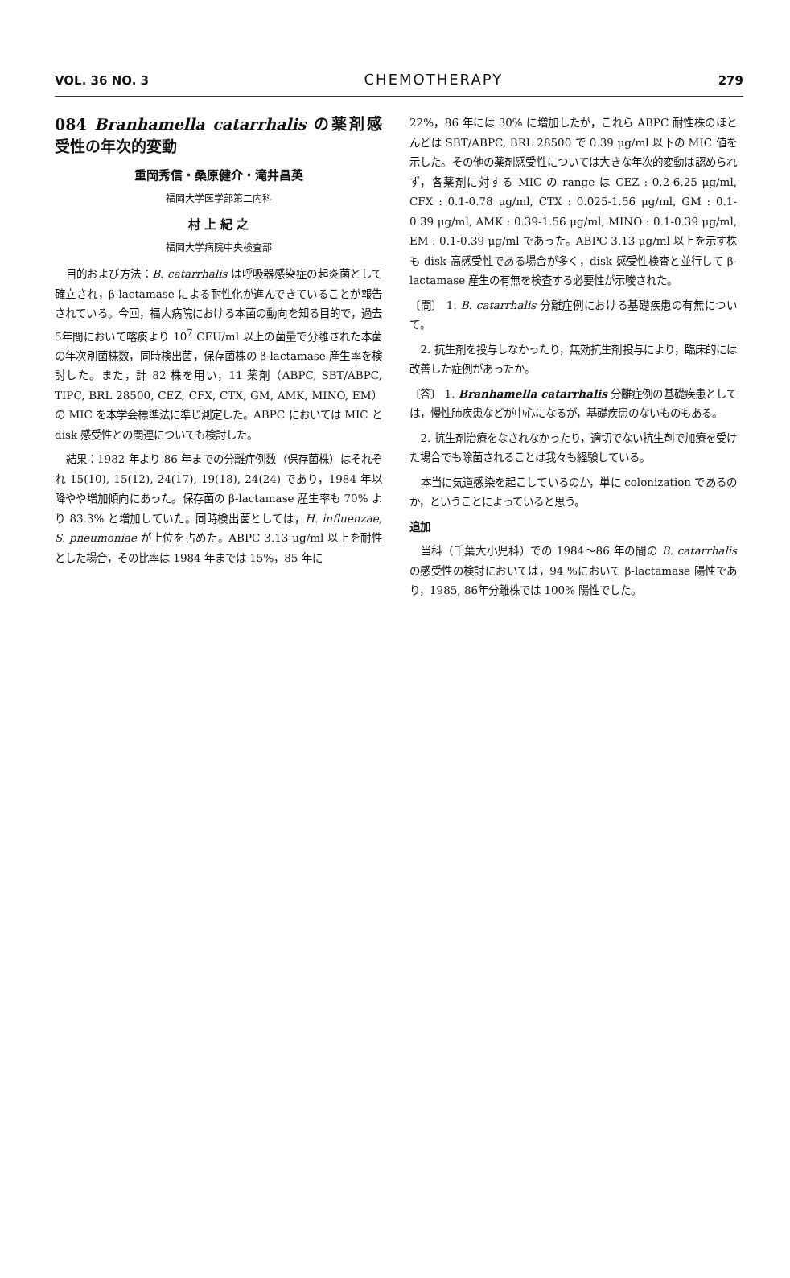VOL. 36 NO. 3 CHEMOTHERAPY 279
084 Branhamella catarrhalis の薬剤感受性の年次的変動
重岡秀信・桑原健介・滝井昌英
福岡大学医学部第二内科
村 上 紀 之
福岡大学病院中央検査部
目的および方法：B. catarrhalis は呼吸器感染症の起炎菌として確立され，β-lactamase による耐性化が進んできていることが報告されている。今回，福大病院における本菌の動向を知る目的で，過去5年間において喀痰より 10<sup>7</sup> CFU/ml 以上の菌量で分離された本菌の年次別菌株数，同時検出菌，保存菌株の β-lactamase 産生率を検討した。また，計 82 株を用い，11 薬剤（ABPC, SBT/ABPC, TIPC, BRL 28500, CEZ, CFX, CTX, GM, AMK, MINO, EM）の MIC を本学会標準法に準じ測定した。ABPC においては MIC と disk 感受性との関連についても検討した。
結果：1982 年より 86 年までの分離症例数（保存菌株）はそれぞれ 15(10), 15(12), 24(17), 19(18), 24(24) であり，1984 年以降やや増加傾向にあった。保存菌の β-lactamase 産生率も 70% より 83.3% と増加していた。同時検出菌としては，H. influenzae, S. pneumoniae が上位を占めた。ABPC 3.13 μg/ml 以上を耐性とした場合，その比率は 1984 年までは 15%，85 年に
22%，86 年には 30% に増加したが，これら ABPC 耐性株のほとんどは SBT/ABPC, BRL 28500 で 0.39 μg/ml 以下の MIC 値を示した。その他の薬剤感受性については大きな年次的変動は認められず，各薬剤に対する MIC の range は CEZ : 0.2-6.25 μg/ml, CFX : 0.1-0.78 μg/ml, CTX : 0.025-1.56 μg/ml, GM : 0.1-0.39 μg/ml, AMK : 0.39-1.56 μg/ml, MINO : 0.1-0.39 μg/ml, EM : 0.1-0.39 μg/ml であった。ABPC 3.13 μg/ml 以上を示す株も disk 高感受性である場合が多く，disk 感受性検査と並行して β-lactamase 産生の有無を検査する必要性が示唆された。
〔問〕 1. B. catarrhalis 分離症例における基礎疾患の有無について。
2. 抗生剤を投与しなかったり，無効抗生剤投与により，臨床的には改善した症例があったか。
〔答〕 1. Branhamella catarrhalis 分離症例の基礎疾患としては，慢性肺疾患などが中心になるが，基礎疾患のないものもある。
2. 抗生剤治療をなされなかったり，適切でない抗生剤で加療を受けた場合でも除菌されることは我々も経験している。
本当に気道感染を起こしているのか，単に colonization であるのか，ということによっていると思う。
追加
当科（千葉大小児科）での 1984〜86 年の間の B. catarrhalis の感受性の検討においては，94 %において β-lactamase 陽性であり，1985, 86年分離株では 100% 陽性でした。